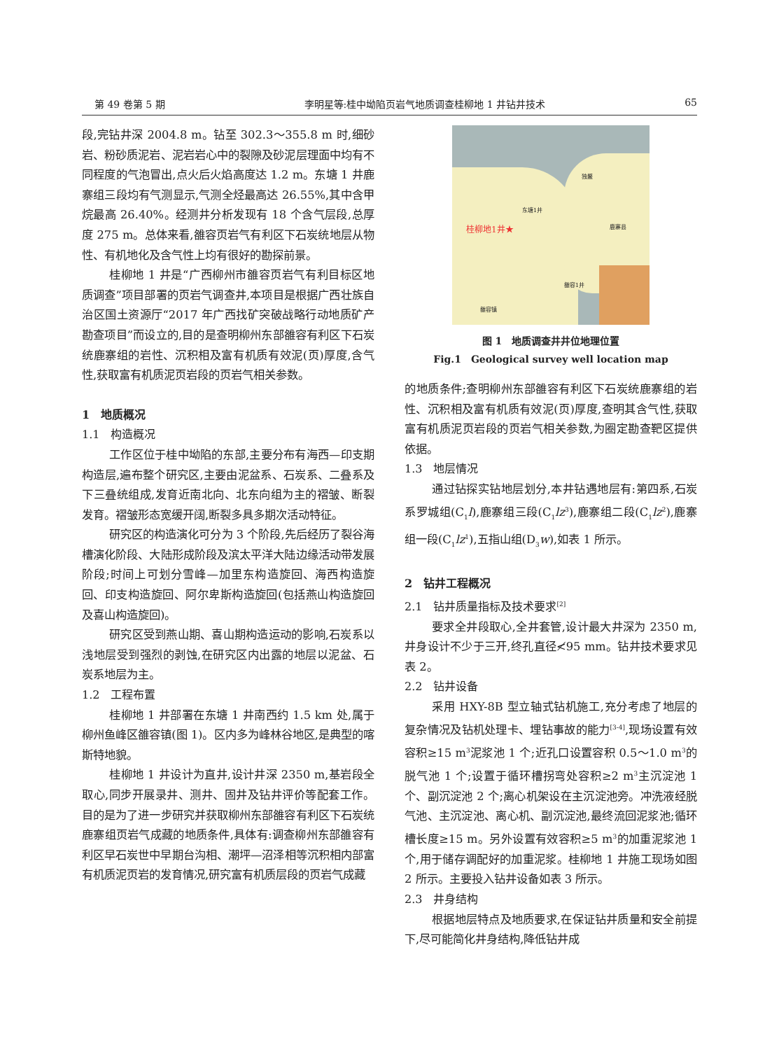第 49 卷第 5 期 李明星等:桂中坳陷页岩气地质调查桂柳地 1 井钻井技术 65
段,完钻井深 2004.8 m。钻至 302.3～355.8 m 时,细砂岩、粉砂质泥岩、泥岩岩心中的裂隙及砂泥层理面中均有不同程度的气泡冒出,点火后火焰高度达 1.2 m。东塘 1 井鹿寨组三段均有气测显示,气测全烃最高达 26.55%,其中含甲烷最高 26.40%。经测井分析发现有 18 个含气层段,总厚度 275 m。总体来看,雒容页岩气有利区下石炭统地层从物性、有机地化及含气性上均有很好的勘探前景。
桂柳地 1 井是“广西柳州市雒容页岩气有利目标区地质调查”项目部署的页岩气调查井,本项目是根据广西壮族自治区国土资源厅“2017 年广西找矿突破战略行动地质矿产勘查项目”而设立的,目的是查明柳州东部雒容有利区下石炭统鹿寨组的岩性、沉积相及富有机质有效泥(页)厚度,含气性,获取富有机质泥页岩段的页岩气相关参数。
1　地质概况
1.1　构造概况
工作区位于桂中坳陷的东部,主要分布有海西—印支期构造层,遍布整个研究区,主要由泥盆系、石炭系、二叠系及下三叠统组成,发育近南北向、北东向组为主的褶皱、断裂发育。褶皱形态宽缓开阔,断裂多具多期次活动特征。
研究区的构造演化可分为 3 个阶段,先后经历了裂谷海槽演化阶段、大陆形成阶段及滨太平洋大陆边缘活动带发展阶段;时间上可划分雪峰—加里东构造旋回、海西构造旋回、印支构造旋回、阿尔卑斯构造旋回(包括燕山构造旋回及喜山构造旋回)。
研究区受到燕山期、喜山期构造运动的影响,石炭系以浅地层受到强烈的剥蚀,在研究区内出露的地层以泥盆、石炭系地层为主。
1.2　工程布置
桂柳地 1 井部署在东塘 1 井南西约 1.5 km 处,属于柳州鱼峰区雒容镇(图 1)。区内多为峰林谷地区,是典型的喀斯特地貌。
桂柳地 1 井设计为直井,设计井深 2350 m,基岩段全取心,同步开展录井、测井、固井及钻井评价等配套工作。目的是为了进一步研究并获取柳州东部雒容有利区下石炭统鹿寨组页岩气成藏的地质条件,具体有:调查柳州东部雒容有利区早石炭世中早期台沟相、潮坪—沼泽相等沉积相内部富有机质泥页岩的发育情况,研究富有机质层段的页岩气成藏
桂柳地1井★
东塘1井
独鳌
鹿寨县
雒容1井
雒容镇
图 1　地质调查井井位地理位置
Fig.1　Geological survey well location map
的地质条件;查明柳州东部雒容有利区下石炭统鹿寨组的岩性、沉积相及富有机质有效泥(页)厚度,查明其含气性,获取富有机质泥页岩段的页岩气相关参数,为圈定勘查靶区提供依据。
1.3　地层情况
通过钻探实钻地层划分,本井钻遇地层有:第四系,石炭系罗城组(C<sub>1</sub>l),鹿寨组三段(C<sub>1</sub>lz<sup>3</sup>),鹿寨组二段(C<sub>1</sub>lz<sup>2</sup>),鹿寨组一段(C<sub>1</sub>lz<sup>1</sup>),五指山组(D<sub>3</sub>w),如表 1 所示。
2　钻井工程概况
2.1　钻井质量指标及技术要求<sup>[2]</sup>
要求全井段取心,全井套管,设计最大井深为 2350 m,井身设计不少于三开,终孔直径≮95 mm。钻井技术要求见表 2。
2.2　钻井设备
采用 HXY-8B 型立轴式钻机施工,充分考虑了地层的复杂情况及钻机处理卡、埋钻事故的能力<sup>[3-4]</sup>,现场设置有效容积≥15 m<sup>3</sup>泥浆池 1 个;近孔口设置容积 0.5～1.0 m<sup>3</sup>的脱气池 1 个;设置于循环槽拐弯处容积≥2 m<sup>3</sup>主沉淀池 1 个、副沉淀池 2 个;离心机架设在主沉淀池旁。冲洗液经脱气池、主沉淀池、离心机、副沉淀池,最终流回泥浆池;循环槽长度≥15 m。另外设置有效容积≥5 m<sup>3</sup>的加重泥浆池 1 个,用于储存调配好的加重泥浆。桂柳地 1 井施工现场如图 2 所示。主要投入钻井设备如表 3 所示。
2.3　井身结构
根据地层特点及地质要求,在保证钻井质量和安全前提下,尽可能简化井身结构,降低钻井成